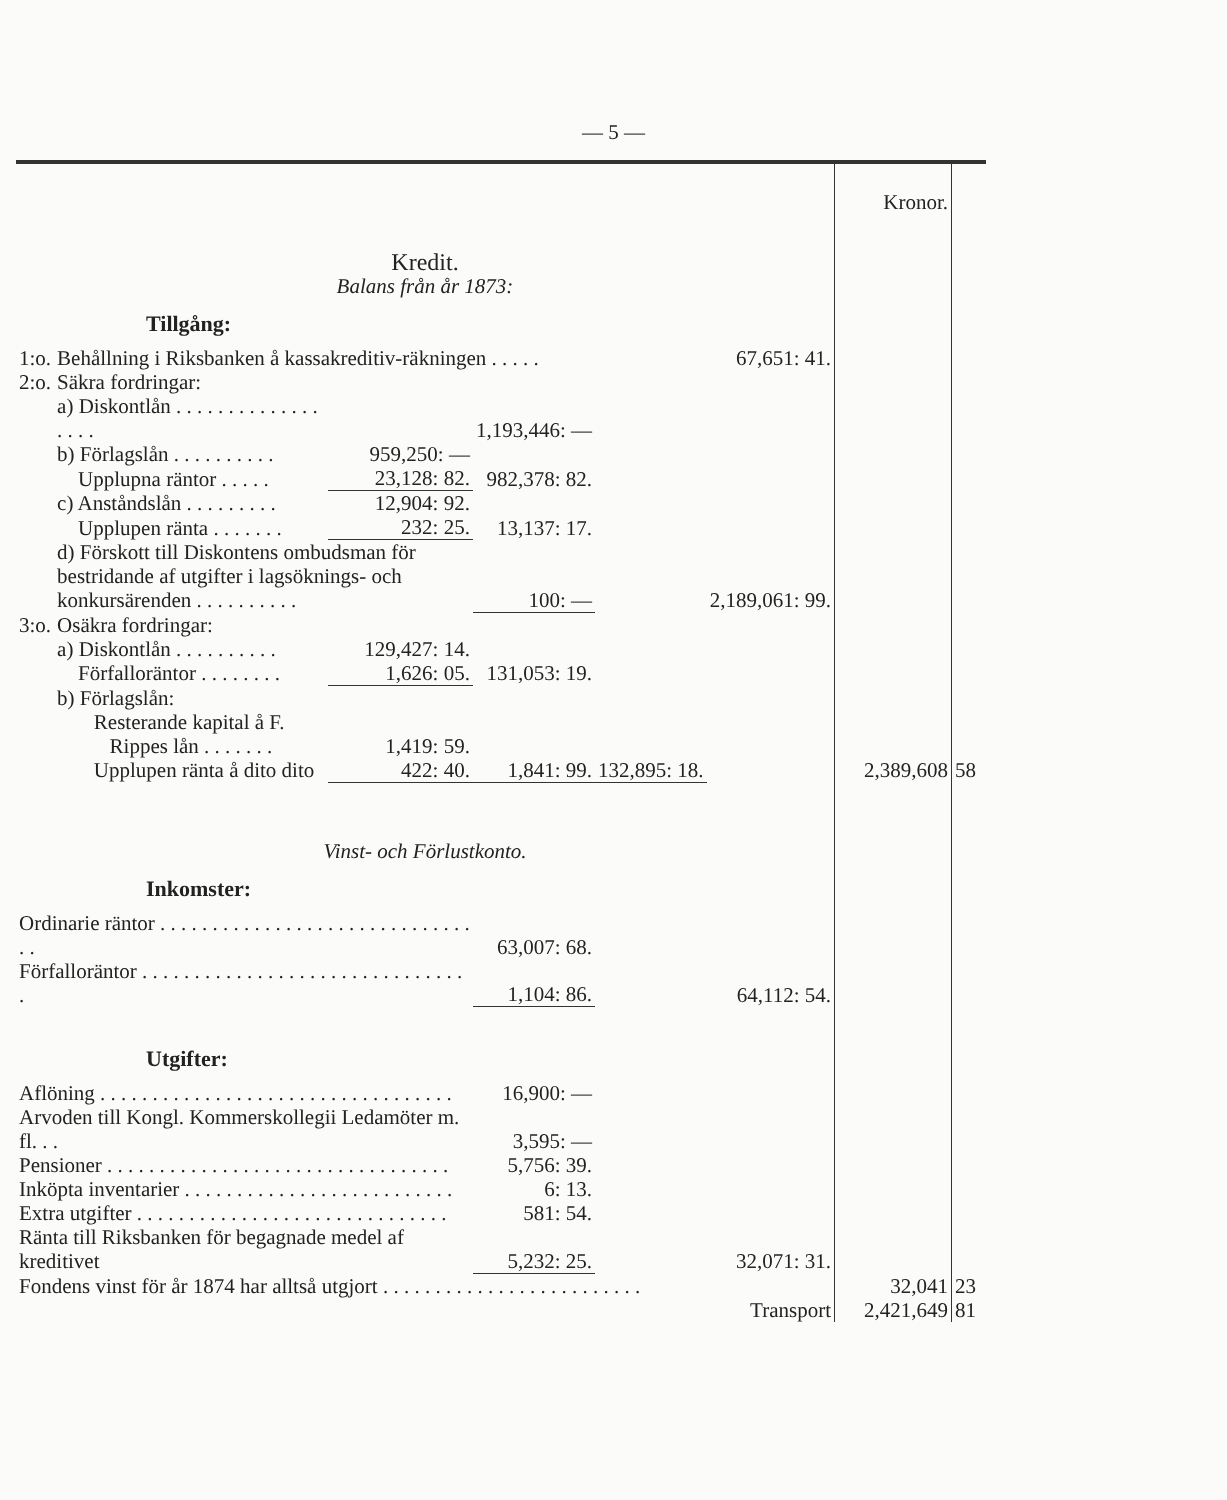— 5 —
| | | | | | | Kronor. | |
| Kredit. | | | | | | | |
| Balans från år 1873: | | | | | | | |
| Tillgång: | | | | | | | |
| 1:o. | Behållning i Riksbanken å kassakreditiv-räkningen . . . . . | | | | 67,651: 41. | | |
| 2:o. | Säkra fordringar: | | | | | | |
| | a) Diskontlån . . . . . . . . . . . . . . . . . . | | 1,193,446: — | | | | |
| | b) Förlagslån . . . . . . . . . . | 959,250: — | | | | | |
| | Upplupna räntor . . . . . | 23,128: 82. | 982,378: 82. | | | | |
| | c) Anståndslån . . . . . . . . . | 12,904: 92. | | | | | |
| | Upplupen ränta . . . . . . . | 232: 25. | 13,137: 17. | | | | |
| | d) Förskott till Diskontens ombudsman för bestridande af utgifter i lagsöknings- och konkursärenden . . . . . . . . . . | | 100: — | | 2,189,061: 99. | | |
| 3:o. | Osäkra fordringar: | | | | | | |
| | a) Diskontlån . . . . . . . . . . | 129,427: 14. | | | | | |
| | Förfalloräntor . . . . . . . . | 1,626: 05. | 131,053: 19. | | | | |
| | b) Förlagslån: | | | | | | |
| | Resterande kapital å F. | | | | | | |
| | Rippes lån . . . . . . . | 1,419: 59. | | | | | |
| | Upplupen ränta å dito dito | 422: 40. | 1,841: 99. | 132,895: 18. | | 2,389,608 | 58 |
| Vinst- och Förlustkonto. | | | | | | | |
| Inkomster: | | | | | | | |
| Ordinarie räntor . . . . . . . . . . . . . . . . . . . . . . . . . . . . . . . . | | | 63,007: 68. | | | | |
| Förfalloräntor . . . . . . . . . . . . . . . . . . . . . . . . . . . . . . . . | | | 1,104: 86. | | 64,112: 54. | | |
| Utgifter: | | | | | | | |
| Aflöning . . . . . . . . . . . . . . . . . . . . . . . . . . . . . . . . . . | | | 16,900: — | | | | |
| Arvoden till Kongl. Kommerskollegii Ledamöter m. fl. . . | | | 3,595: — | | | | |
| Pensioner . . . . . . . . . . . . . . . . . . . . . . . . . . . . . . . . . | | | 5,756: 39. | | | | |
| Inköpta inventarier . . . . . . . . . . . . . . . . . . . . . . . . . . | | | 6: 13. | | | | |
| Extra utgifter . . . . . . . . . . . . . . . . . . . . . . . . . . . . . . | | | 581: 54. | | | | |
| Ränta till Riksbanken för begagnade medel af kreditivet | | | 5,232: 25. | | 32,071: 31. | | |
| Fondens vinst för år 1874 har alltså utgjort . . . . . . . . . . . . . . . . . . . . . . . . . | | | | | | 32,041 | 23 |
| Transport | | | | | | 2,421,649 | 81 |